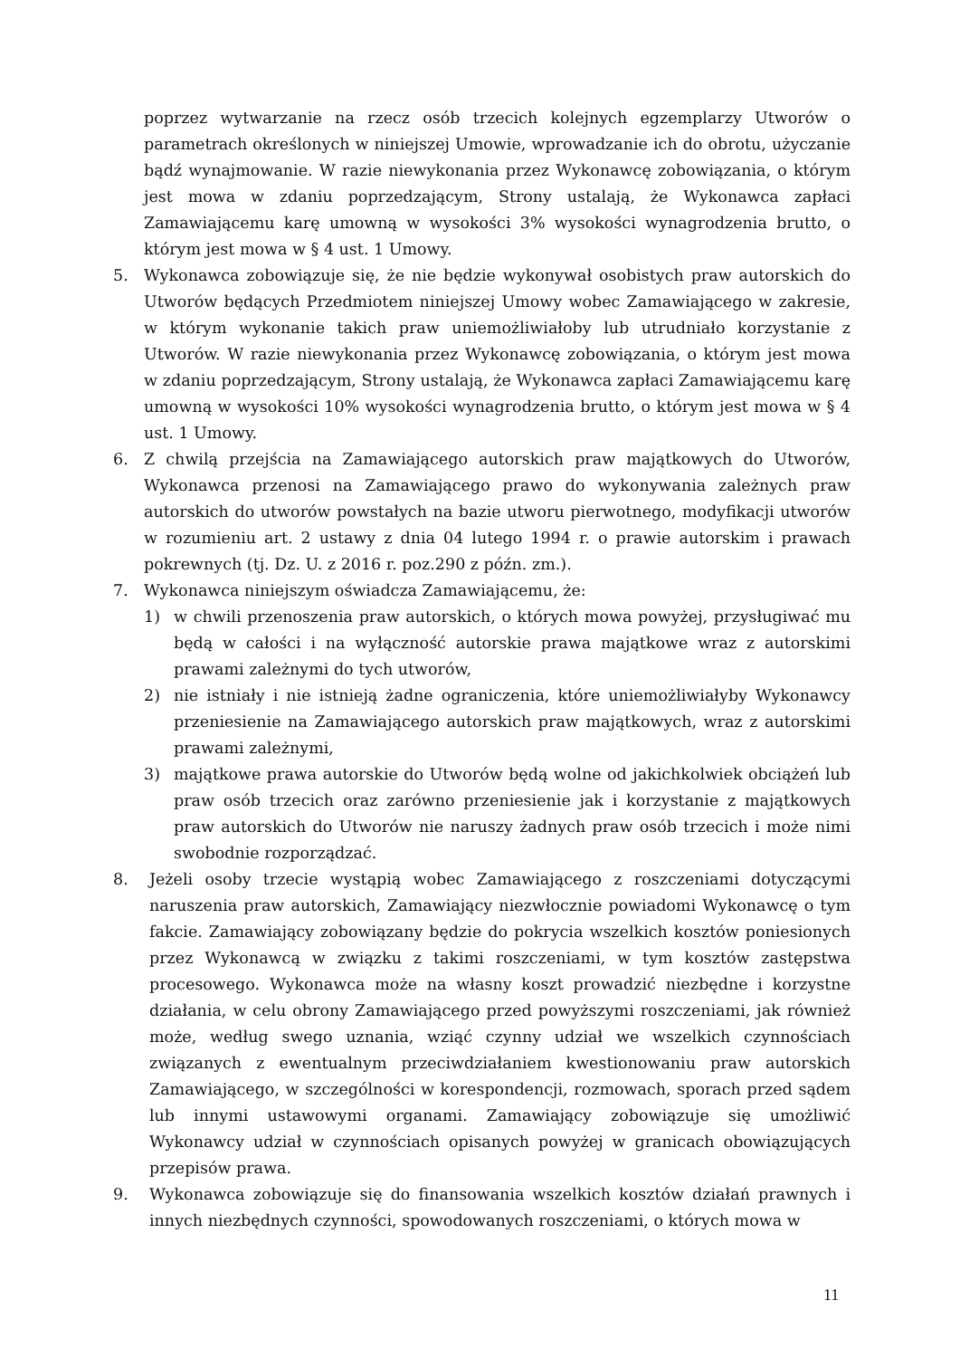poprzez wytwarzanie na rzecz osób trzecich kolejnych egzemplarzy Utworów o parametrach określonych w niniejszej Umowie, wprowadzanie ich do obrotu, użyczanie bądź wynajmowanie. W razie niewykonania przez Wykonawcę zobowiązania, o którym jest mowa w zdaniu poprzedzającym, Strony ustalają, że Wykonawca zapłaci Zamawiającemu karę umowną w wysokości 3% wysokości wynagrodzenia brutto, o którym jest mowa w § 4 ust. 1 Umowy.
5. Wykonawca zobowiązuje się, że nie będzie wykonywał osobistych praw autorskich do Utworów będących Przedmiotem niniejszej Umowy wobec Zamawiającego w zakresie, w którym wykonanie takich praw uniemożliwiałoby lub utrudniało korzystanie z Utworów. W razie niewykonania przez Wykonawcę zobowiązania, o którym jest mowa w zdaniu poprzedzającym, Strony ustalają, że Wykonawca zapłaci Zamawiającemu karę umowną w wysokości 10% wysokości wynagrodzenia brutto, o którym jest mowa w § 4 ust. 1 Umowy.
6. Z chwilą przejścia na Zamawiającego autorskich praw majątkowych do Utworów, Wykonawca przenosi na Zamawiającego prawo do wykonywania zależnych praw autorskich do utworów powstałych na bazie utworu pierwotnego, modyfikacji utworów w rozumieniu art. 2 ustawy z dnia 04 lutego 1994 r. o prawie autorskim i prawach pokrewnych (tj. Dz. U. z 2016 r. poz.290 z późn. zm.).
7. Wykonawca niniejszym oświadcza Zamawiającemu, że:
1) w chwili przenoszenia praw autorskich, o których mowa powyżej, przysługiwać mu będą w całości i na wyłączność autorskie prawa majątkowe wraz z autorskimi prawami zależnymi do tych utworów,
2) nie istniały i nie istnieją żadne ograniczenia, które uniemożliwiałyby Wykonawcy przeniesienie na Zamawiającego autorskich praw majątkowych, wraz z autorskimi prawami zależnymi,
3) majątkowe prawa autorskie do Utworów będą wolne od jakichkolwiek obciążeń lub praw osób trzecich oraz zarówno przeniesienie jak i korzystanie z majątkowych praw autorskich do Utworów nie naruszy żadnych praw osób trzecich i może nimi swobodnie rozporządzać.
8. Jeżeli osoby trzecie wystąpią wobec Zamawiającego z roszczeniami dotyczącymi naruszenia praw autorskich, Zamawiający niezwłocznie powiadomi Wykonawcę o tym fakcie. Zamawiający zobowiązany będzie do pokrycia wszelkich kosztów poniesionych przez Wykonawcą w związku z takimi roszczeniami, w tym kosztów zastępstwa procesowego. Wykonawca może na własny koszt prowadzić niezbędne i korzystne działania, w celu obrony Zamawiającego przed powyższymi roszczeniami, jak również może, według swego uznania, wziąć czynny udział we wszelkich czynnościach związanych z ewentualnym przeciwdziałaniem kwestionowaniu praw autorskich Zamawiającego, w szczególności w korespondencji, rozmowach, sporach przed sądem lub innymi ustawowymi organami. Zamawiający zobowiązuje się umożliwić Wykonawcy udział w czynnościach opisanych powyżej w granicach obowiązujących przepisów prawa.
9. Wykonawca zobowiązuje się do finansowania wszelkich kosztów działań prawnych i innych niezbędnych czynności, spowodowanych roszczeniami, o których mowa w
11